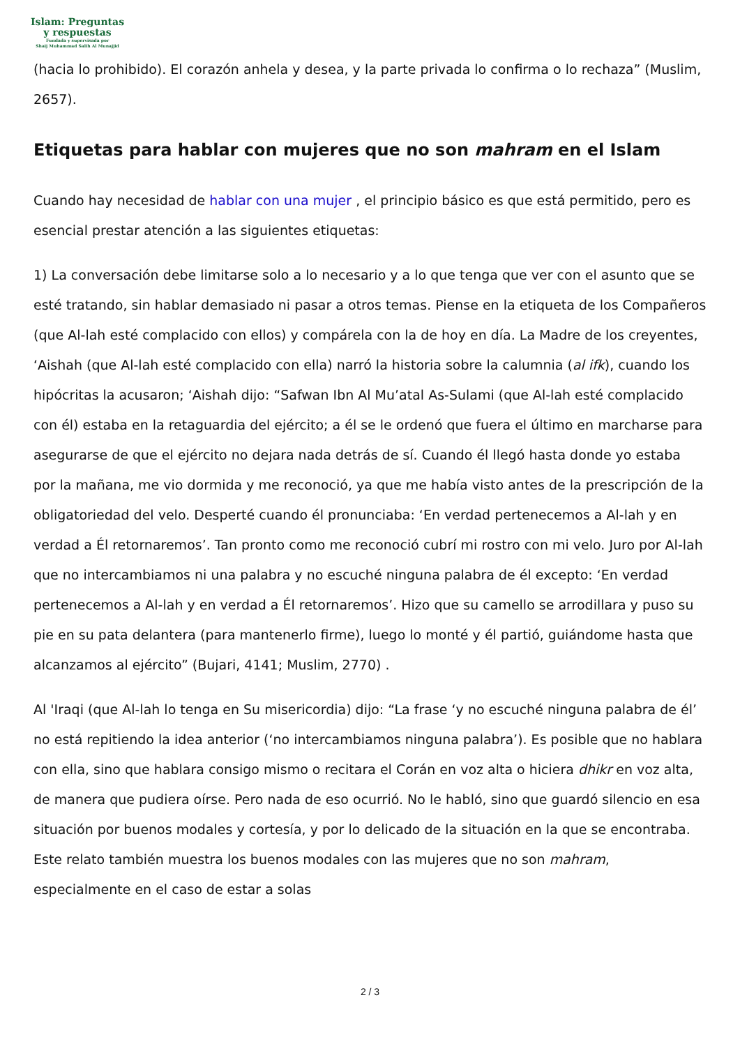Islam: Preguntas
y respuestas
Fundada y supervisada por
Shaij Muhammad Salih Al Munajjid
(hacia lo prohibido). El corazón anhela y desea, y la parte privada lo confirma o lo rechaza” (Muslim, 2657).
Etiquetas para hablar con mujeres que no son mahram en el Islam
Cuando hay necesidad de hablar con una mujer , el principio básico es que está permitido, pero es esencial prestar atención a las siguientes etiquetas:
1) La conversación debe limitarse solo a lo necesario y a lo que tenga que ver con el asunto que se esté tratando, sin hablar demasiado ni pasar a otros temas. Piense en la etiqueta de los Compañeros (que Al-lah esté complacido con ellos) y compárela con la de hoy en día. La Madre de los creyentes, ‘Aishah (que Al-lah esté complacido con ella) narró la historia sobre la calumnia (al ifk), cuando los hipócritas la acusaron; ‘Aishah dijo: “Safwan Ibn Al Mu’atal As-Sulami (que Al-lah esté complacido con él) estaba en la retaguardia del ejército; a él se le ordenó que fuera el último en marcharse para asegurarse de que el ejército no dejara nada detrás de sí. Cuando él llegó hasta donde yo estaba por la mañana, me vio dormida y me reconoció, ya que me había visto antes de la prescripción de la obligatoriedad del velo. Desperté cuando él pronunciaba: ‘En verdad pertenecemos a Al-lah y en verdad a Él retornaremos’. Tan pronto como me reconoció cubrí mi rostro con mi velo. Juro por Al-lah que no intercambiamos ni una palabra y no escuché ninguna palabra de él excepto: ‘En verdad pertenecemos a Al-lah y en verdad a Él retornaremos’. Hizo que su camello se arrodillara y puso su pie en su pata delantera (para mantenerlo firme), luego lo monté y él partió, guiándome hasta que alcanzamos al ejército” (Bujari, 4141; Muslim, 2770) .
Al 'Iraqi (que Al-lah lo tenga en Su misericordia) dijo: “La frase ‘y no escuché ninguna palabra de él’ no está repitiendo la idea anterior (‘no intercambiamos ninguna palabra’). Es posible que no hablara con ella, sino que hablara consigo mismo o recitara el Corán en voz alta o hiciera dhikr en voz alta, de manera que pudiera oírse. Pero nada de eso ocurrió. No le habló, sino que guardó silencio en esa situación por buenos modales y cortesía, y por lo delicado de la situación en la que se encontraba. Este relato también muestra los buenos modales con las mujeres que no son mahram, especialmente en el caso de estar a solas
2 / 3